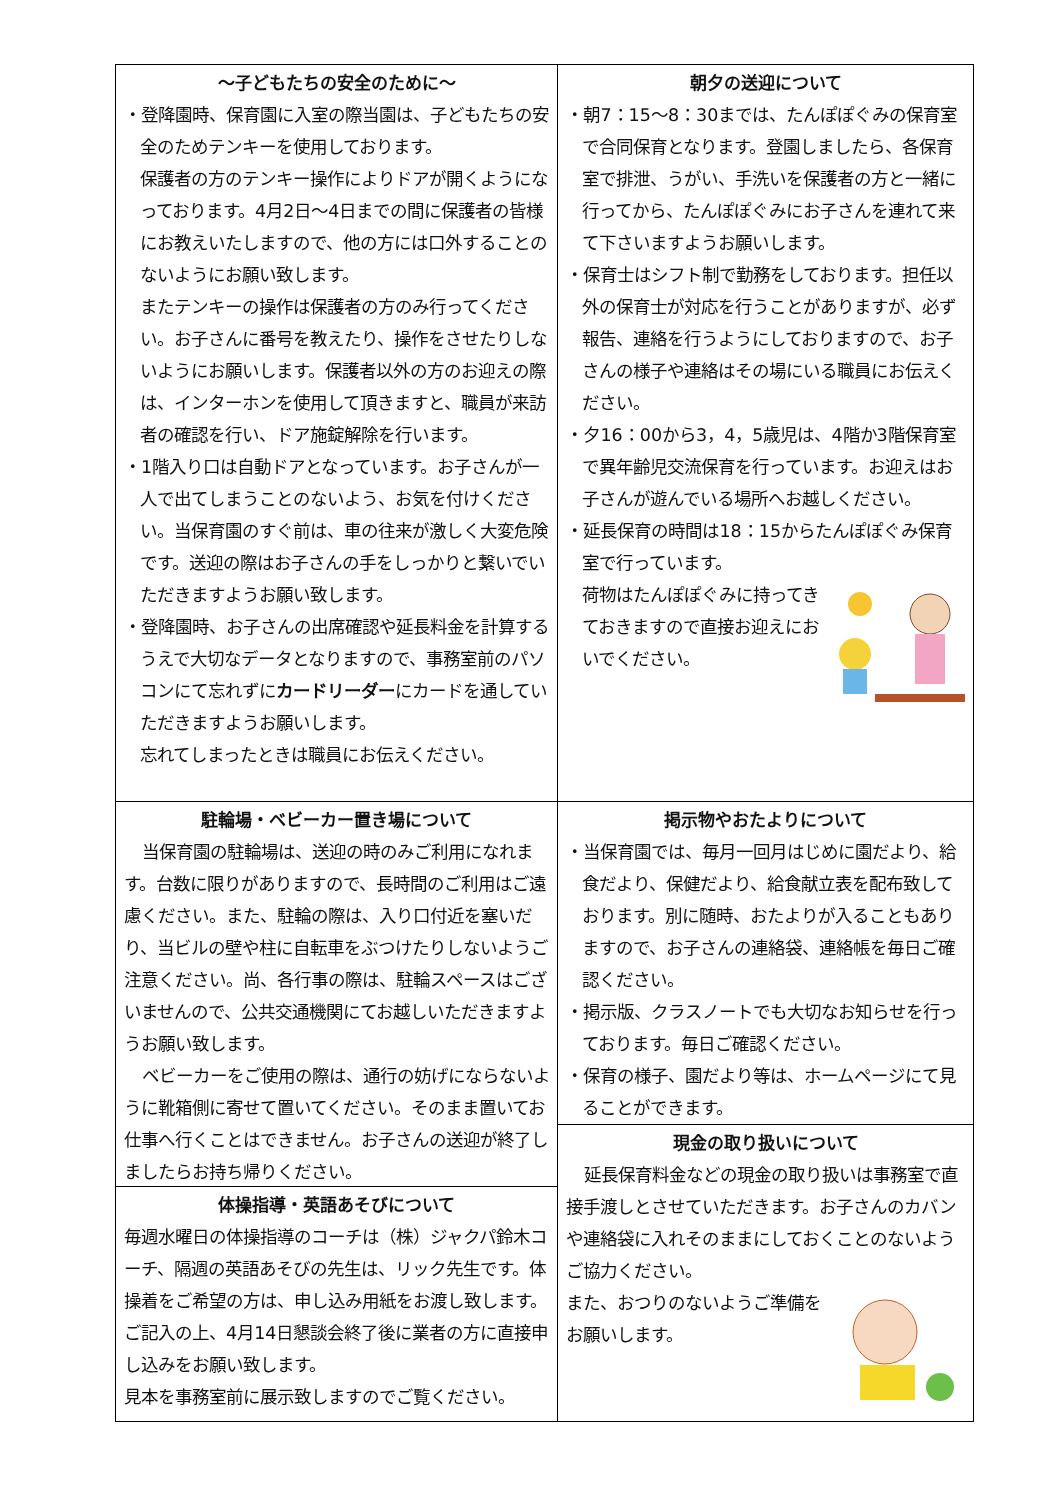～子どもたちの安全のために～
・登降園時、保育園に入室の際当園は、子どもたちの安全のためテンキーを使用しております。
保護者の方のテンキー操作によりドアが開くようになっております。4月2日～4日までの間に保護者の皆様にお教えいたしますので、他の方には口外することのないようにお願い致します。
またテンキーの操作は保護者の方のみ行ってください。お子さんに番号を教えたり、操作をさせたりしないようにお願いします。保護者以外の方のお迎えの際は、インターホンを使用して頂きますと、職員が来訪者の確認を行い、ドア施錠解除を行います。
・1階入り口は自動ドアとなっています。お子さんが一人で出てしまうことのないよう、お気を付けください。当保育園のすぐ前は、車の往来が激しく大変危険です。送迎の際はお子さんの手をしっかりと繋いでいただきますようお願い致します。
・登降園時、お子さんの出席確認や延長料金を計算するうえで大切なデータとなりますので、事務室前のパソコンにて忘れずにカードリーダーにカードを通していただきますようお願いします。
忘れてしまったときは職員にお伝えください。
駐輪場・ベビーカー置き場について
当保育園の駐輪場は、送迎の時のみご利用になれます。台数に限りがありますので、長時間のご利用はご遠慮ください。また、駐輪の際は、入り口付近を塞いだり、当ビルの壁や柱に自転車をぶつけたりしないようご注意ください。尚、各行事の際は、駐輪スペースはございませんので、公共交通機関にてお越しいただきますようお願い致します。
ベビーカーをご使用の際は、通行の妨げにならないように靴箱側に寄せて置いてください。そのまま置いてお仕事へ行くことはできません。お子さんの送迎が終了しましたらお持ち帰りください。
体操指導・英語あそびについて
毎週水曜日の体操指導のコーチは（株）ジャクパ鈴木コーチ、隔週の英語あそびの先生は、リック先生です。体操着をご希望の方は、申し込み用紙をお渡し致します。ご記入の上、4月14日懇談会終了後に業者の方に直接申し込みをお願い致します。
見本を事務室前に展示致しますのでご覧ください。
朝夕の送迎について
・朝7：15～8：30までは、たんぽぽぐみの保育室で合同保育となります。登園しましたら、各保育室で排泄、うがい、手洗いを保護者の方と一緒に行ってから、たんぽぽぐみにお子さんを連れて来て下さいますようお願いします。
・保育士はシフト制で勤務をしております。担任以外の保育士が対応を行うことがありますが、必ず報告、連絡を行うようにしておりますので、お子さんの様子や連絡はその場にいる職員にお伝えください。
・夕16：00から3，4，5歳児は、4階か3階保育室で異年齢児交流保育を行っています。お迎えはお子さんが遊んでいる場所へお越しください。
・延長保育の時間は18：15からたんぽぽぐみ保育室で行っています。
荷物はたんぽぽぐみに持ってきておきますので直接お迎えにおいでください。
掲示物やおたよりについて
・当保育園では、毎月一回月はじめに園だより、給食だより、保健だより、給食献立表を配布致しております。別に随時、おたよりが入ることもありますので、お子さんの連絡袋、連絡帳を毎日ご確認ください。
・掲示版、クラスノートでも大切なお知らせを行っております。毎日ご確認ください。
・保育の様子、園だより等は、ホームページにて見ることができます。
現金の取り扱いについて
延長保育料金などの現金の取り扱いは事務室で直接手渡しとさせていただきます。お子さんのカバンや連絡袋に入れそのままにしておくことのないようご協力ください。
また、おつりのないようご準備をお願いします。